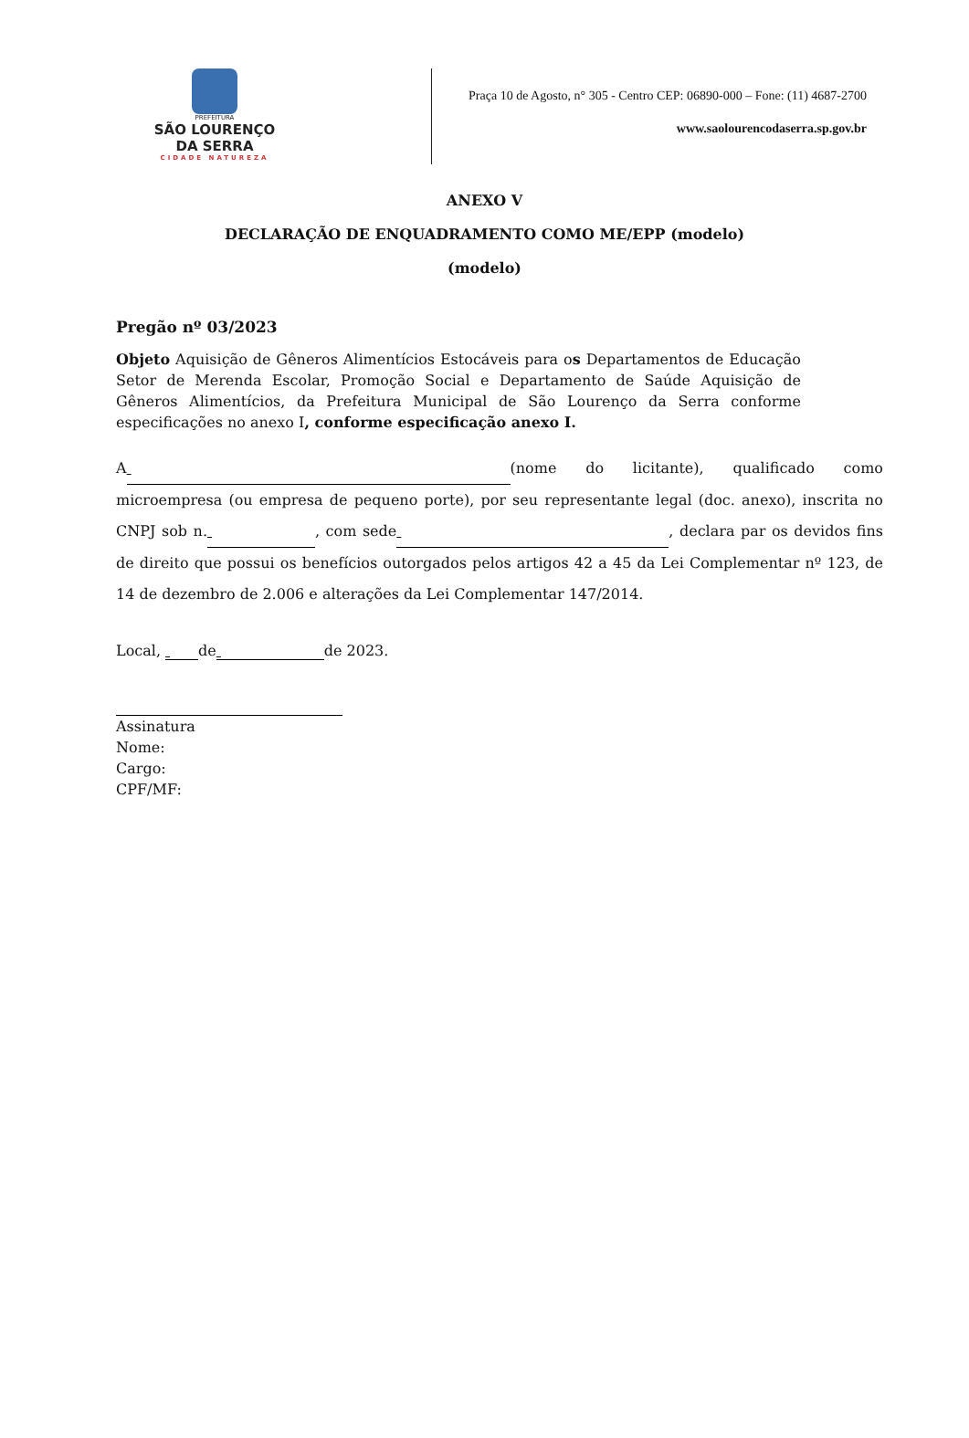PREFEITURA
SÃO LOURENÇO
DA SERRA
CIDADE NATUREZA
Praça 10 de Agosto, n° 305 - Centro CEP: 06890-000 – Fone: (11) 4687-2700
www.saolourencodaserra.sp.gov.br
ANEXO V
DECLARAÇÃO DE ENQUADRAMENTO COMO ME/EPP (modelo)
(modelo)
Pregão nº 03/2023
Objeto Aquisição de Gêneros Alimentícios Estocáveis para os Departamentos de Educação Setor de Merenda Escolar, Promoção Social e Departamento de Saúde Aquisição de Gêneros Alimentícios, da Prefeitura Municipal de São Lourenço da Serra conforme especificações no anexo I, conforme especificação anexo I.
A (nome do licitante), qualificado como microempresa (ou empresa de pequeno porte), por seu representante legal (doc. anexo), inscrita no CNPJ sob n. , com sede , declara par os devidos fins de direito que possui os benefícios outorgados pelos artigos 42 a 45 da Lei Complementar nº 123, de 14 de dezembro de 2.006 e alterações da Lei Complementar 147/2014.
Local, de de 2023.
Assinatura
Nome:
Cargo:
CPF/MF: